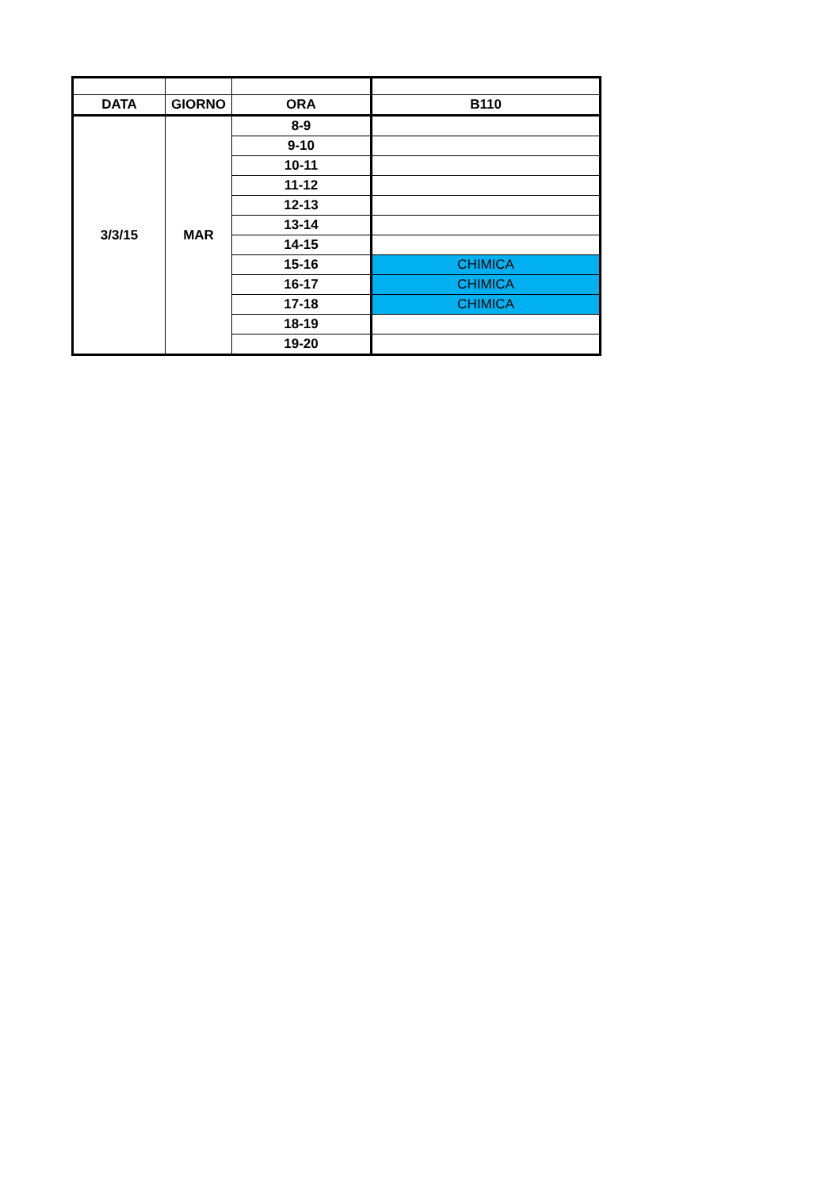| DATA | GIORNO | ORA | B110 |
| --- | --- | --- | --- |
| 3/3/15 | MAR | 8-9 | |
| | | 9-10 | |
| | | 10-11 | |
| | | 11-12 | |
| | | 12-13 | |
| | | 13-14 | |
| | | 14-15 | |
| | | 15-16 | CHIMICA |
| | | 16-17 | CHIMICA |
| | | 17-18 | CHIMICA |
| | | 18-19 | |
| | | 19-20 | |